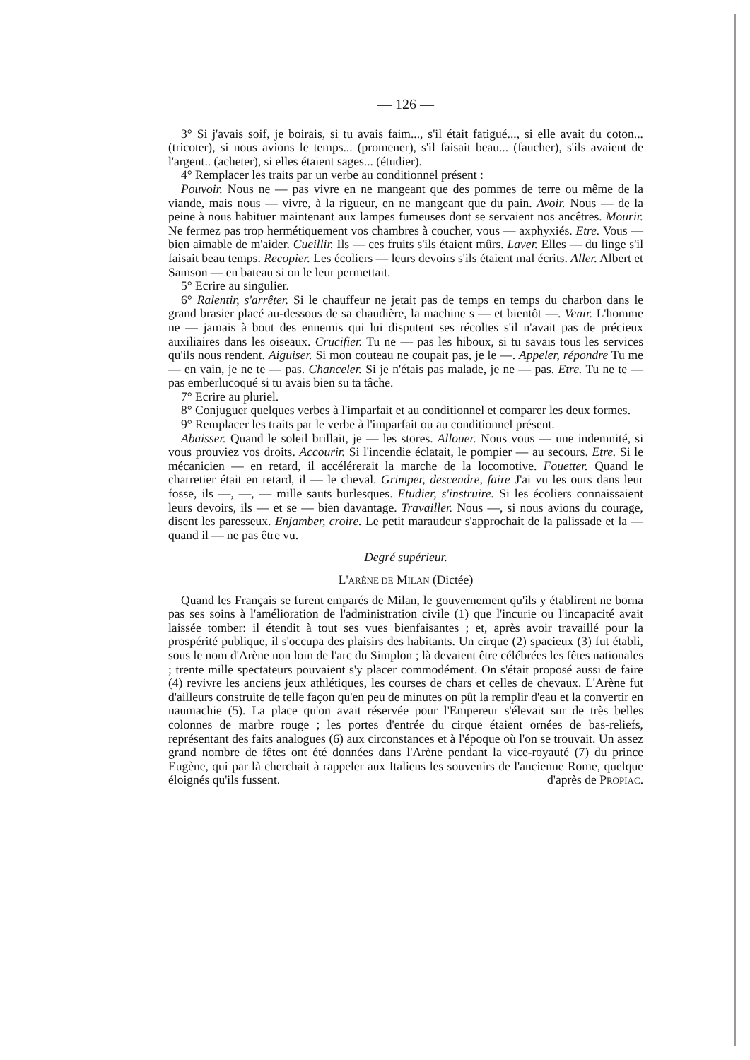— 126 —
3° Si j'avais soif, je boirais, si tu avais faim..., s'il était fatigué..., si elle avait du coton... (tricoter), si nous avions le temps... (promener), s'il faisait beau... (faucher), s'ils avaient de l'argent.. (acheter), si elles étaient sages... (étudier).
4° Remplacer les traits par un verbe au conditionnel présent :
Pouvoir. Nous ne — pas vivre en ne mangeant que des pommes de terre ou même de la viande, mais nous — vivre, à la rigueur, en ne mangeant que du pain. Avoir. Nous — de la peine à nous habituer maintenant aux lampes fumeuses dont se servaient nos ancêtres. Mourir. Ne fermez pas trop hermétiquement vos chambres à coucher, vous — axphyxiés. Etre. Vous — bien aimable de m'aider. Cueillir. Ils — ces fruits s'ils étaient mûrs. Laver. Elles — du linge s'il faisait beau temps. Recopier. Les écoliers — leurs devoirs s'ils étaient mal écrits. Aller. Albert et Samson — en bateau si on le leur permettait.
5° Ecrire au singulier.
6° Ralentir, s'arrêter. Si le chauffeur ne jetait pas de temps en temps du charbon dans le grand brasier placé au-dessous de sa chaudière, la machine s — et bientôt —. Venir. L'homme ne — jamais à bout des ennemis qui lui disputent ses récoltes s'il n'avait pas de précieux auxiliaires dans les oiseaux. Crucifier. Tu ne — pas les hiboux, si tu savais tous les services qu'ils nous rendent. Aiguiser. Si mon couteau ne coupait pas, je le —. Appeler, répondre Tu me — en vain, je ne te — pas. Chanceler. Si je n'étais pas malade, je ne — pas. Etre. Tu ne te — pas emberlucoqué si tu avais bien su ta tâche.
7° Ecrire au pluriel.
8° Conjuguer quelques verbes à l'imparfait et au conditionnel et comparer les deux formes.
9° Remplacer les traits par le verbe à l'imparfait ou au conditionnel présent.
Abaisser. Quand le soleil brillait, je — les stores. Allouer. Nous vous — une indemnité, si vous prouviez vos droits. Accourir. Si l'incendie éclatait, le pompier — au secours. Etre. Si le mécanicien — en retard, il accélérerait la marche de la locomotive. Fouetter. Quand le charretier était en retard, il — le cheval. Grimper, descendre, faire J'ai vu les ours dans leur fosse, ils —, —, — mille sauts burlesques. Etudier, s'instruire. Si les écoliers connaissaient leurs devoirs, ils — et se — bien davantage. Travailler. Nous —, si nous avions du courage, disent les paresseux. Enjamber, croire. Le petit maraudeur s'approchait de la palissade et la — quand il — ne pas être vu.
Degré supérieur.
L'ARÈNE DE MILAN (Dictée)
Quand les Français se furent emparés de Milan, le gouvernement qu'ils y établirent ne borna pas ses soins à l'amélioration de l'administration civile (1) que l'incurie ou l'incapacité avait laissée tomber: il étendit à tout ses vues bienfaisantes ; et, après avoir travaillé pour la prospérité publique, il s'occupa des plaisirs des habitants. Un cirque (2) spacieux (3) fut établi, sous le nom d'Arène non loin de l'arc du Simplon ; là devaient être célébrées les fêtes nationales ; trente mille spectateurs pouvaient s'y placer commodément. On s'était proposé aussi de faire (4) revivre les anciens jeux athlétiques, les courses de chars et celles de chevaux. L'Arène fut d'ailleurs construite de telle façon qu'en peu de minutes on pût la remplir d'eau et la convertir en naumachie (5). La place qu'on avait réservée pour l'Empereur s'élevait sur de très belles colonnes de marbre rouge ; les portes d'entrée du cirque étaient ornées de bas-reliefs, représentant des faits analogues (6) aux circonstances et à l'époque où l'on se trouvait. Un assez grand nombre de fêtes ont été données dans l'Arène pendant la vice-royauté (7) du prince Eugène, qui par là cherchait à rappeler aux Italiens les souvenirs de l'ancienne Rome, quelque éloignés qu'ils fussent. d'après de PROPIAC.